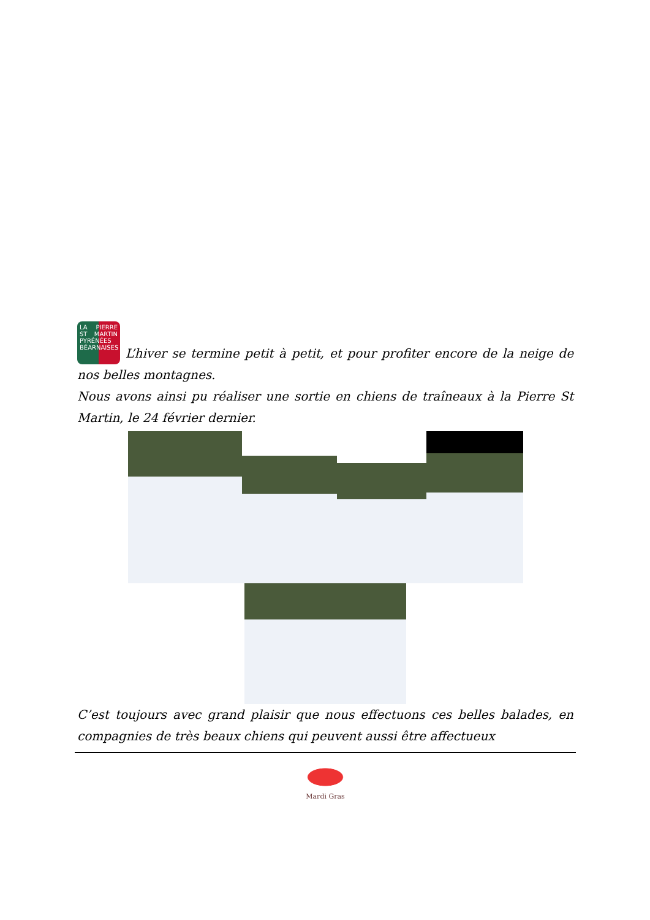LA PIERRE ST MARTIN PYRÉNÉES BÉARNAISES L’hiver se termine petit à petit, et pour profiter encore de la neige de nos belles montagnes.
Nous avons ainsi pu réaliser une sortie en chiens de traîneaux à la Pierre St Martin, le 24 février dernier.
C’est toujours avec grand plaisir que nous effectuons ces belles balades, en compagnies de très beaux chiens qui peuvent aussi être affectueux
Mardi Gras